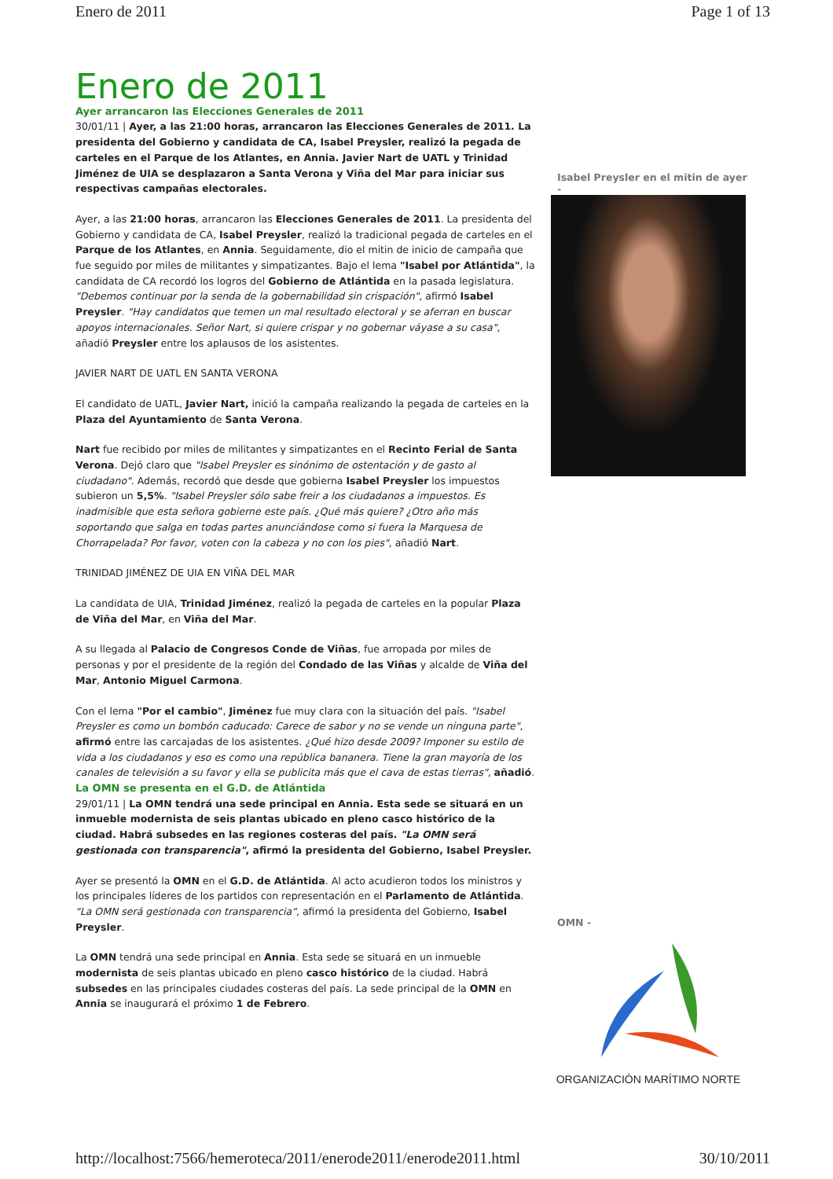Enero de 2011 Page 1 of 13
Enero de 2011
Ayer arrancaron las Elecciones Generales de 2011
30/01/11 | Ayer, a las 21:00 horas, arrancaron las Elecciones Generales de 2011. La presidenta del Gobierno y candidata de CA, Isabel Preysler, realizó la pegada de carteles en el Parque de los Atlantes, en Annia. Javier Nart de UATL y Trinidad Jiménez de UIA se desplazaron a Santa Verona y Viña del Mar para iniciar sus respectivas campañas electorales.
Ayer, a las 21:00 horas, arrancaron las Elecciones Generales de 2011. La presidenta del Gobierno y candidata de CA, Isabel Preysler, realizó la tradicional pegada de carteles en el Parque de los Atlantes, en Annia. Seguidamente, dio el mitin de inicio de campaña que fue seguido por miles de militantes y simpatizantes. Bajo el lema "Isabel por Atlántida", la candidata de CA recordó los logros del Gobierno de Atlántida en la pasada legislatura. "Debemos continuar por la senda de la gobernabilidad sin crispación", afirmó Isabel Preysler. "Hay candidatos que temen un mal resultado electoral y se aferran en buscar apoyos internacionales. Señor Nart, si quiere crispar y no gobernar váyase a su casa", añadió Preysler entre los aplausos de los asistentes.
JAVIER NART DE UATL EN SANTA VERONA
El candidato de UATL, Javier Nart, inició la campaña realizando la pegada de carteles en la Plaza del Ayuntamiento de Santa Verona.
Nart fue recibido por miles de militantes y simpatizantes en el Recinto Ferial de Santa Verona. Dejó claro que "Isabel Preysler es sinónimo de ostentación y de gasto al ciudadano". Además, recordó que desde que gobierna Isabel Preysler los impuestos subieron un 5,5%. "Isabel Preysler sólo sabe freir a los ciudadanos a impuestos. Es inadmisible que esta señora gobierne este país. ¿Qué más quiere? ¿Otro año más soportando que salga en todas partes anunciándose como si fuera la Marquesa de Chorrapelada? Por favor, voten con la cabeza y no con los pies", añadió Nart.
TRINIDAD JIMÉNEZ DE UIA EN VIÑA DEL MAR
La candidata de UIA, Trinidad Jiménez, realizó la pegada de carteles en la popular Plaza de Viña del Mar, en Viña del Mar.
A su llegada al Palacio de Congresos Conde de Viñas, fue arropada por miles de personas y por el presidente de la región del Condado de las Viñas y alcalde de Viña del Mar, Antonio Miguel Carmona.
Con el lema "Por el cambio", Jiménez fue muy clara con la situación del país. "Isabel Preysler es como un bombón caducado: Carece de sabor y no se vende un ninguna parte", afirmó entre las carcajadas de los asistentes. ¿Qué hizo desde 2009? Imponer su estilo de vida a los ciudadanos y eso es como una república bananera. Tiene la gran mayoría de los canales de televisión a su favor y ella se publicita más que el cava de estas tierras", añadió.
La OMN se presenta en el G.D. de Atlántida
29/01/11 | La OMN tendrá una sede principal en Annia. Esta sede se situará en un inmueble modernista de seis plantas ubicado en pleno casco histórico de la ciudad. Habrá subsedes en las regiones costeras del país. "La OMN será gestionada con transparencia", afirmó la presidenta del Gobierno, Isabel Preysler.
Ayer se presentó la OMN en el G.D. de Atlántida. Al acto acudieron todos los ministros y los principales líderes de los partidos con representación en el Parlamento de Atlántida. "La OMN será gestionada con transparencia", afirmó la presidenta del Gobierno, Isabel Preysler.
La OMN tendrá una sede principal en Annia. Esta sede se situará en un inmueble modernista de seis plantas ubicado en pleno casco histórico de la ciudad. Habrá subsedes en las principales ciudades costeras del país. La sede principal de la OMN en Annia se inaugurará el próximo 1 de Febrero.
Isabel Preysler en el mitin de ayer -
OMN -
ORGANIZACIÓN MARÍTIMO NORTE
http://localhost:7566/hemeroteca/2011/enerode2011/enerode2011.html 30/10/2011